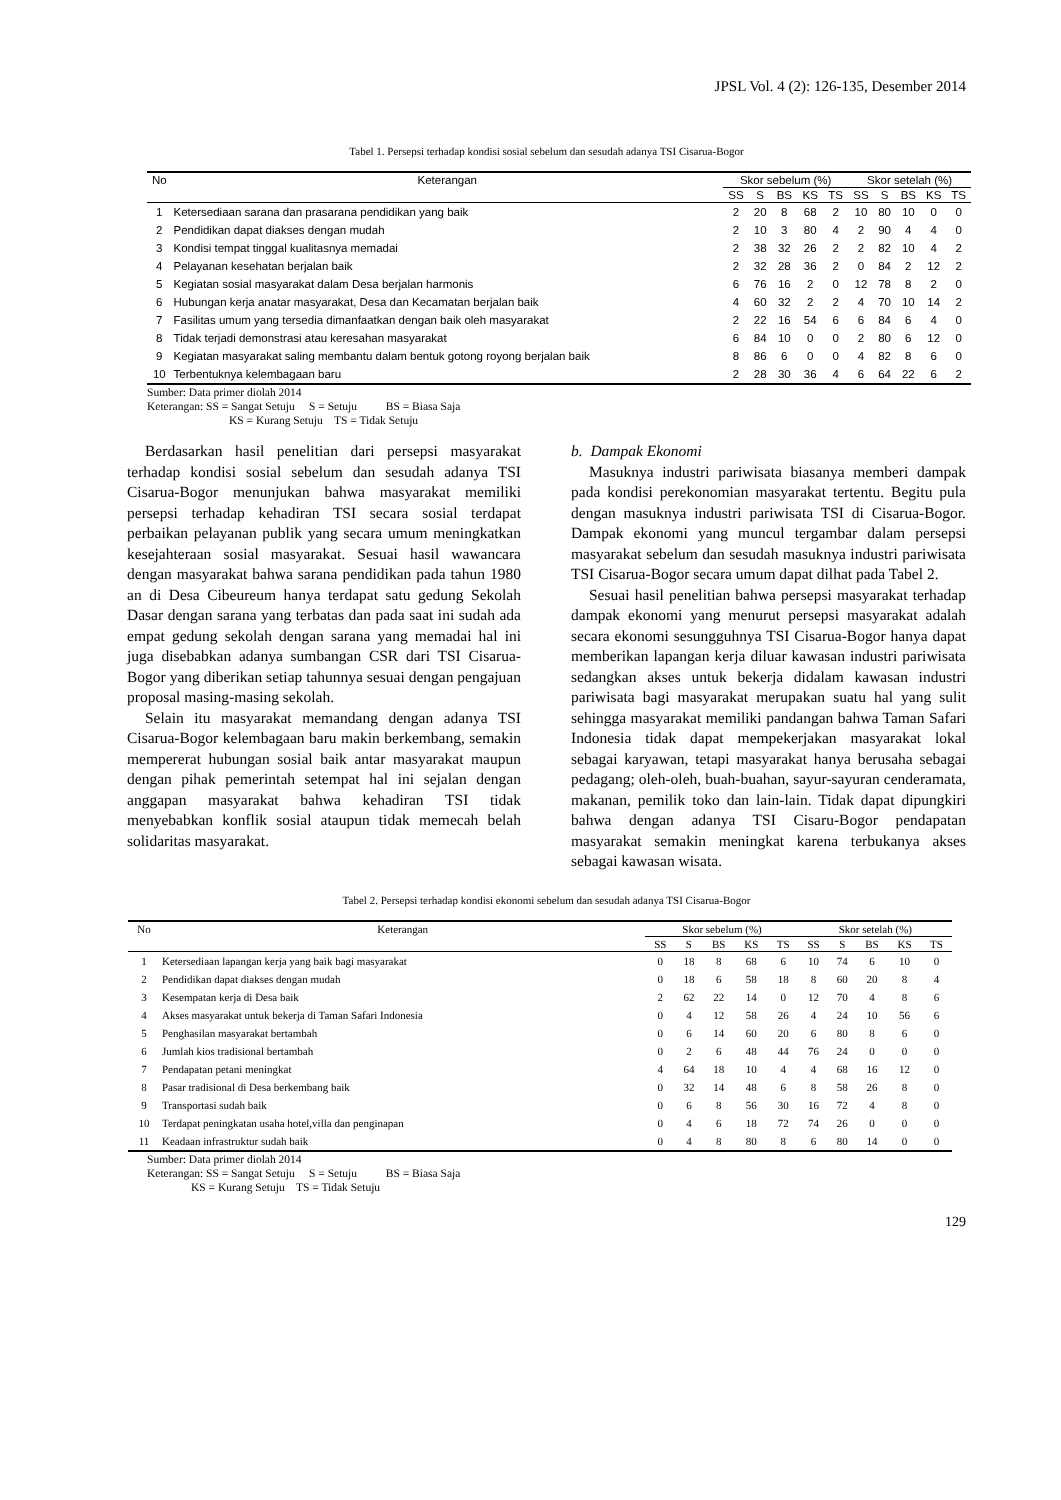JPSL Vol. 4 (2): 126-135, Desember 2014
Tabel 1. Persepsi terhadap kondisi sosial sebelum dan sesudah adanya TSI Cisarua-Bogor
| No | Keterangan | Skor sebelum (%) | | | | | Skor setelah (%) | | | | |
| --- | --- | --- | --- | --- | --- | --- | --- | --- | --- | --- | --- |
| | | SS | S | BS | KS | TS | SS | S | BS | KS | TS |
| 1 | Ketersediaan sarana dan prasarana pendidikan yang baik | 2 | 20 | 8 | 68 | 2 | 10 | 80 | 10 | 0 | 0 |
| 2 | Pendidikan dapat diakses dengan mudah | 2 | 10 | 3 | 80 | 4 | 2 | 90 | 4 | 4 | 0 |
| 3 | Kondisi tempat tinggal kualitasnya memadai | 2 | 38 | 32 | 26 | 2 | 2 | 82 | 10 | 4 | 2 |
| 4 | Pelayanan kesehatan berjalan baik | 2 | 32 | 28 | 36 | 2 | 0 | 84 | 2 | 12 | 2 |
| 5 | Kegiatan sosial masyarakat dalam Desa berjalan harmonis | 6 | 76 | 16 | 2 | 0 | 12 | 78 | 8 | 2 | 0 |
| 6 | Hubungan kerja anatar masyarakat, Desa dan Kecamatan berjalan baik | 4 | 60 | 32 | 2 | 2 | 4 | 70 | 10 | 14 | 2 |
| 7 | Fasilitas umum yang tersedia dimanfaatkan dengan baik oleh masyarakat | 2 | 22 | 16 | 54 | 6 | 6 | 84 | 6 | 4 | 0 |
| 8 | Tidak terjadi demonstrasi atau keresahan masyarakat | 6 | 84 | 10 | 0 | 0 | 2 | 80 | 6 | 12 | 0 |
| 9 | Kegiatan masyarakat saling membantu dalam bentuk gotong royong berjalan baik | 8 | 86 | 6 | 0 | 0 | 4 | 82 | 8 | 6 | 0 |
| 10 | Terbentuknya kelembagaan baru | 2 | 28 | 30 | 36 | 4 | 6 | 64 | 22 | 6 | 2 |
Sumber: Data primer diolah 2014
Keterangan: SS = Sangat Setuju S = Setuju BS = Biasa Saja
KS = Kurang Setuju TS = Tidak Setuju
Berdasarkan hasil penelitian dari persepsi masyarakat terhadap kondisi sosial sebelum dan sesudah adanya TSI Cisarua-Bogor menunjukan bahwa masyarakat memiliki persepsi terhadap kehadiran TSI secara sosial terdapat perbaikan pelayanan publik yang secara umum meningkatkan kesejahteraan sosial masyarakat. Sesuai hasil wawancara dengan masyarakat bahwa sarana pendidikan pada tahun 1980 an di Desa Cibeureum hanya terdapat satu gedung Sekolah Dasar dengan sarana yang terbatas dan pada saat ini sudah ada empat gedung sekolah dengan sarana yang memadai hal ini juga disebabkan adanya sumbangan CSR dari TSI Cisarua-Bogor yang diberikan setiap tahunnya sesuai dengan pengajuan proposal masing-masing sekolah.
Selain itu masyarakat memandang dengan adanya TSI Cisarua-Bogor kelembagaan baru makin berkembang, semakin mempererat hubungan sosial baik antar masyarakat maupun dengan pihak pemerintah setempat hal ini sejalan dengan anggapan masyarakat bahwa kehadiran TSI tidak menyebabkan konflik sosial ataupun tidak memecah belah solidaritas masyarakat.
b. Dampak Ekonomi
Masuknya industri pariwisata biasanya memberi dampak pada kondisi perekonomian masyarakat tertentu. Begitu pula dengan masuknya industri pariwisata TSI di Cisarua-Bogor. Dampak ekonomi yang muncul tergambar dalam persepsi masyarakat sebelum dan sesudah masuknya industri pariwisata TSI Cisarua-Bogor secara umum dapat dilhat pada Tabel 2.
Sesuai hasil penelitian bahwa persepsi masyarakat terhadap dampak ekonomi yang menurut persepsi masyarakat adalah secara ekonomi sesungguhnya TSI Cisarua-Bogor hanya dapat memberikan lapangan kerja diluar kawasan industri pariwisata sedangkan akses untuk bekerja didalam kawasan industri pariwisata bagi masyarakat merupakan suatu hal yang sulit sehingga masyarakat memiliki pandangan bahwa Taman Safari Indonesia tidak dapat mempekerjakan masyarakat lokal sebagai karyawan, tetapi masyarakat hanya berusaha sebagai pedagang; oleh-oleh, buah-buahan, sayur-sayuran cenderamata, makanan, pemilik toko dan lain-lain. Tidak dapat dipungkiri bahwa dengan adanya TSI Cisaru-Bogor pendapatan masyarakat semakin meningkat karena terbukanya akses sebagai kawasan wisata.
Tabel 2. Persepsi terhadap kondisi ekonomi sebelum dan sesudah adanya TSI Cisarua-Bogor
| No | Keterangan | Skor sebelum (%) | | | | | Skor setelah (%) | | | | |
| --- | --- | --- | --- | --- | --- | --- | --- | --- | --- | --- | --- |
| | | SS | S | BS | KS | TS | SS | S | BS | KS | TS |
| 1 | Ketersediaan lapangan kerja yang baik bagi masyarakat | 0 | 18 | 8 | 68 | 6 | 10 | 74 | 6 | 10 | 0 |
| 2 | Pendidikan dapat diakses dengan mudah | 0 | 18 | 6 | 58 | 18 | 8 | 60 | 20 | 8 | 4 |
| 3 | Kesempatan kerja di Desa baik | 2 | 62 | 22 | 14 | 0 | 12 | 70 | 4 | 8 | 6 |
| 4 | Akses masyarakat untuk bekerja di Taman Safari Indonesia | 0 | 4 | 12 | 58 | 26 | 4 | 24 | 10 | 56 | 6 |
| 5 | Penghasilan masyarakat bertambah | 0 | 6 | 14 | 60 | 20 | 6 | 80 | 8 | 6 | 0 |
| 6 | Jumlah kios tradisional bertambah | 0 | 2 | 6 | 48 | 44 | 76 | 24 | 0 | 0 | 0 |
| 7 | Pendapatan petani meningkat | 4 | 64 | 18 | 10 | 4 | 4 | 68 | 16 | 12 | 0 |
| 8 | Pasar tradisional di Desa berkembang baik | 0 | 32 | 14 | 48 | 6 | 8 | 58 | 26 | 8 | 0 |
| 9 | Transportasi sudah baik | 0 | 6 | 8 | 56 | 30 | 16 | 72 | 4 | 8 | 0 |
| 10 | Terdapat peningkatan usaha hotel,villa dan penginapan | 0 | 4 | 6 | 18 | 72 | 74 | 26 | 0 | 0 | 0 |
| 11 | Keadaan infrastruktur sudah baik | 0 | 4 | 8 | 80 | 8 | 6 | 80 | 14 | 0 | 0 |
Sumber: Data primer diolah 2014
Keterangan: SS = Sangat Setuju S = Setuju BS = Biasa Saja
KS = Kurang Setuju TS = Tidak Setuju
129